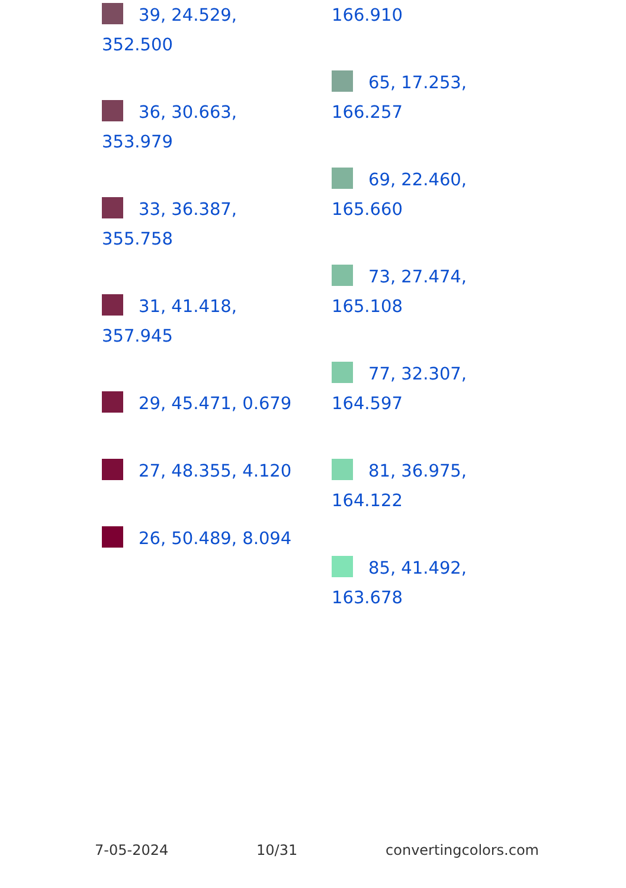39, 24.529,
352.500
36, 30.663,
353.979
33, 36.387,
355.758
31, 41.418,
357.945
29, 45.471, 0.679
27, 48.355, 4.120
26, 50.489, 8.094
166.910
65, 17.253,
166.257
69, 22.460,
165.660
73, 27.474,
165.108
77, 32.307,
164.597
81, 36.975,
164.122
85, 41.492,
163.678
7-05-2024 10/31 convertingcolors.com